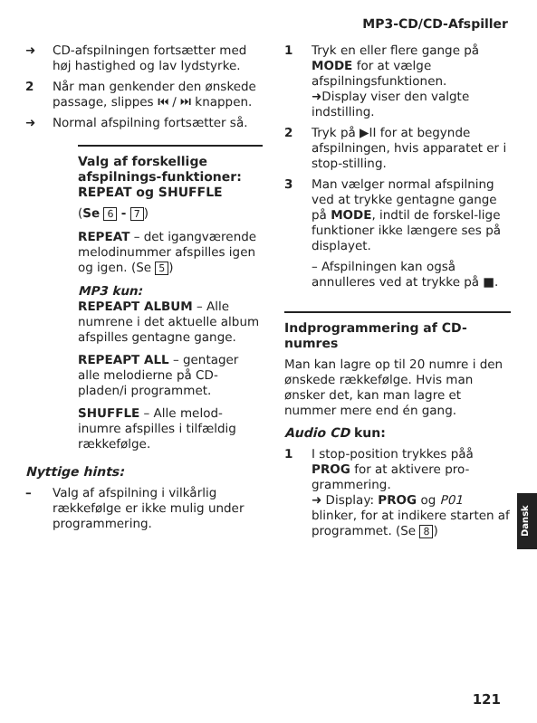MP3-CD/CD-Afspiller
➜ CD-afspilningen fortsætter med høj hastighed og lav lydstyrke.
2 Når man genkender den ønskede passage, slippes ⏮ / ⏭ knappen.
➜ Normal afspilning fortsætter så.
Valg af forskellige afspilnings-funktioner: REPEAT og SHUFFLE
(Se 6 - 7)
REPEAT – det igangværende melodinummer afspilles igen og igen. (Se 5)
MP3 kun:
REPEAPT ALBUM – Alle numrene i det aktuelle album afspilles gentagne gange.
REPEAPT ALL – gentager alle melodierne på CD-pladen/i programmet.
SHUFFLE – Alle melod-inumre afspilles i tilfældig rækkefølge.
Nyttige hints:
– Valg af afspilning i vilkårlig rækkefølge er ikke mulig under programmering.
1 Tryk en eller flere gange på MODE for at vælge afspilningsfunktionen.
➜Display viser den valgte indstilling.
2 Tryk på ▶II for at begynde afspilningen, hvis apparatet er i stop-stilling.
3 Man vælger normal afspilning ved at trykke gentagne gange på MODE, indtil de forskel-lige funktioner ikke længere ses på displayet.
– Afspilningen kan også annulleres ved at trykke på ■.
Indprogrammering af CD-numres
Man kan lagre op til 20 numre i den ønskede rækkefølge. Hvis man ønsker det, kan man lagre et nummer mere end én gang.
Audio CD kun:
1 I stop-position trykkes påå PROG for at aktivere pro-grammering.
➜ Display: PROG og P01 blinker, for at indikere starten af programmet. (Se 8)
Dansk
121